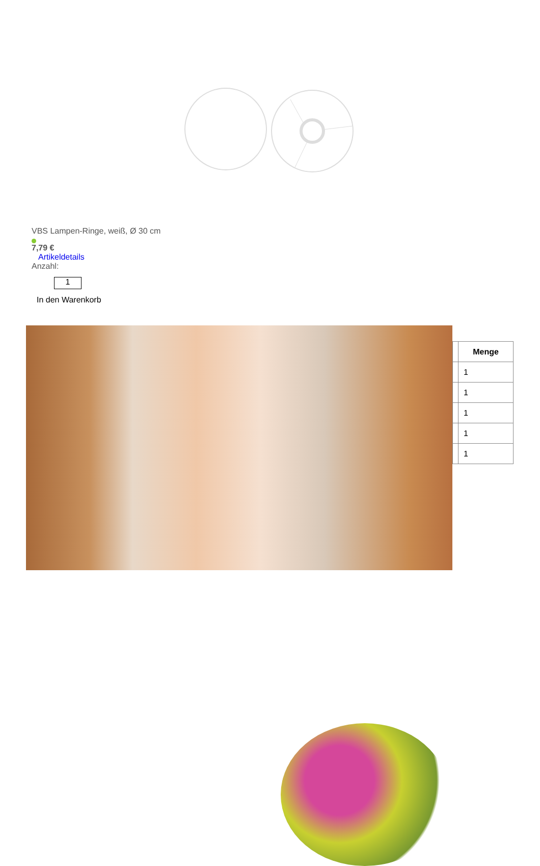VBS Lampen-Ringe, weiß, Ø 30 cm
7,79 €
Artikeldetails
Anzahl:
1
In den Warenkorb
| | Menge |
| | 1 |
| | 1 |
| | 1 |
| | 1 |
| | 1 |